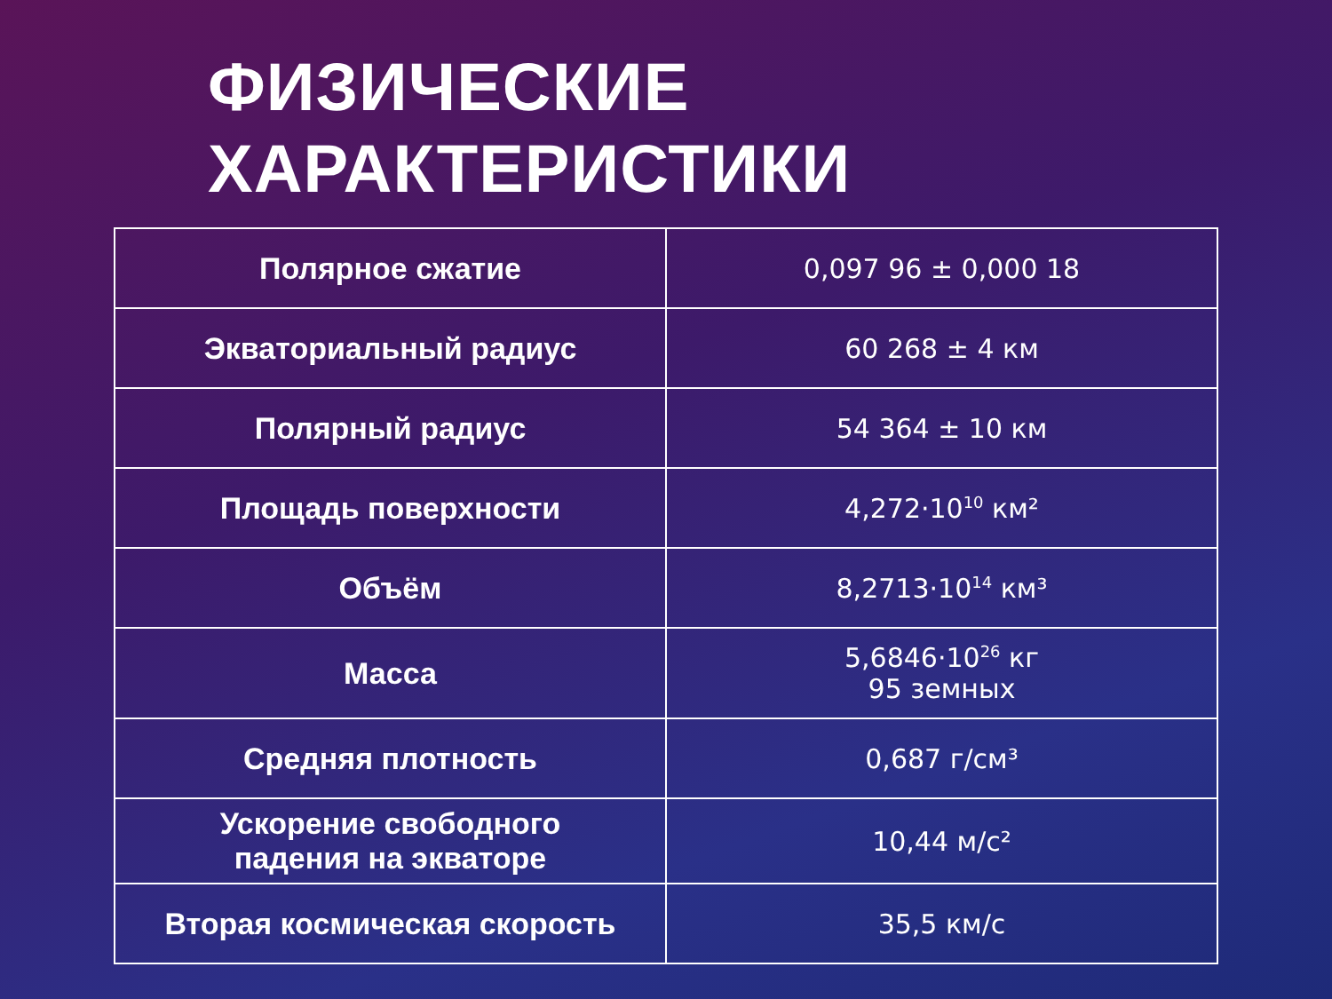ФИЗИЧЕСКИЕ
ХАРАКТЕРИСТИКИ
| Полярное сжатие | 0,097 96 ± 0,000 18 |
| Экваториальный радиус | 60 268 ± 4 км |
| Полярный радиус | 54 364 ± 10 км |
| Площадь поверхности | 4,272·10<sup>10</sup> км² |
| Объём | 8,2713·10<sup>14</sup> км³ |
| Масса | 5,6846·10<sup>26</sup> кг 95 земных |
| Средняя плотность | 0,687 г/см³ |
| Ускорение свободного падения на экваторе | 10,44 м/с² |
| Вторая космическая скорость | 35,5 км/с |